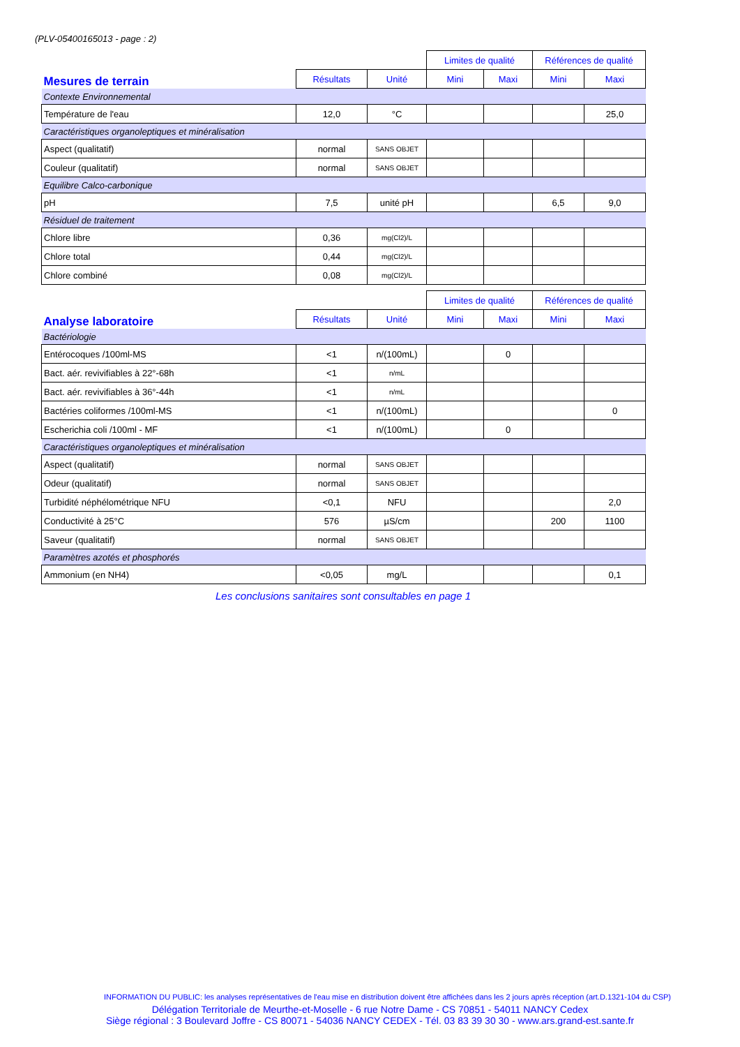(PLV-05400165013 - page : 2)
| | | | Limites de qualité | | Références de qualité | |
| --- | --- | --- | --- | --- | --- | --- |
| Mesures de terrain | Résultats | Unité | Mini | Maxi | Mini | Maxi |
| Contexte Environnemental | | | | | | |
| Température de l'eau | 12,0 | °C | | | | 25,0 |
| Caractéristiques organoleptiques et minéralisation | | | | | | |
| Aspect (qualitatif) | normal | SANS OBJET | | | | |
| Couleur (qualitatif) | normal | SANS OBJET | | | | |
| Equilibre Calco-carbonique | | | | | | |
| pH | 7,5 | unité pH | | | 6,5 | 9,0 |
| Résiduel de traitement | | | | | | |
| Chlore libre | 0,36 | mg(Cl2)/L | | | | |
| Chlore total | 0,44 | mg(Cl2)/L | | | | |
| Chlore combiné | 0,08 | mg(Cl2)/L | | | | |
| | | | Limites de qualité | | Références de qualité | |
| --- | --- | --- | --- | --- | --- | --- |
| Analyse laboratoire | Résultats | Unité | Mini | Maxi | Mini | Maxi |
| Bactériologie | | | | | | |
| Entérocoques /100ml-MS | <1 | n/(100mL) | | 0 | | |
| Bact. aér. revivifiables à 22°-68h | <1 | n/mL | | | | |
| Bact. aér. revivifiables à 36°-44h | <1 | n/mL | | | | |
| Bactéries coliformes /100ml-MS | <1 | n/(100mL) | | | | 0 |
| Escherichia coli /100ml - MF | <1 | n/(100mL) | | 0 | | |
| Caractéristiques organoleptiques et minéralisation | | | | | | |
| Aspect (qualitatif) | normal | SANS OBJET | | | | |
| Odeur (qualitatif) | normal | SANS OBJET | | | | |
| Turbidité néphélométrique NFU | <0,1 | NFU | | | | 2,0 |
| Conductivité à 25°C | 576 | µS/cm | | | 200 | 1100 |
| Saveur (qualitatif) | normal | SANS OBJET | | | | |
| Paramètres azotés et phosphorés | | | | | | |
| Ammonium (en NH4) | <0,05 | mg/L | | | | 0,1 |
Les conclusions sanitaires sont consultables en page 1
INFORMATION DU PUBLIC: les analyses représentatives de l'eau mise en distribution doivent être affichées dans les 2 jours après réception (art.D.1321-104 du CSP)
Délégation Territoriale de Meurthe-et-Moselle - 6 rue Notre Dame - CS 70851 - 54011 NANCY Cedex
Siège régional : 3 Boulevard Joffre - CS 80071 - 54036 NANCY CEDEX - Tél. 03 83 39 30 30 - www.ars.grand-est.sante.fr